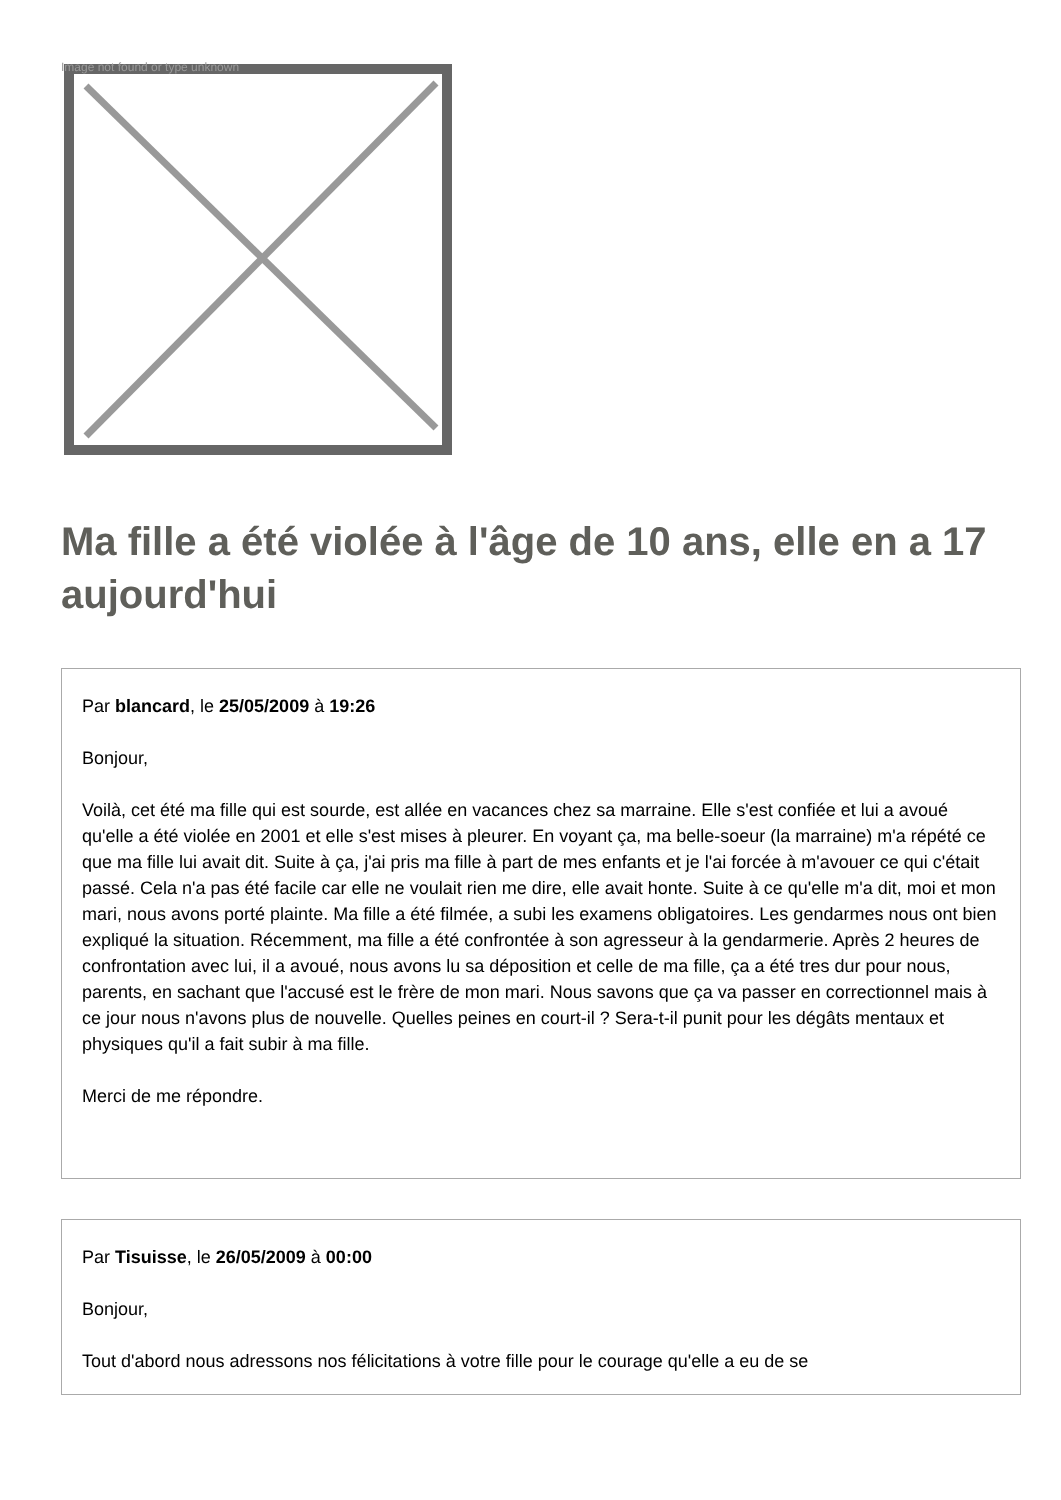Image not found or type unknown
Ma fille a été violée à l'âge de 10 ans, elle en a 17 aujourd'hui
Par blancard, le 25/05/2009 à 19:26
Bonjour,
Voilà, cet été ma fille qui est sourde, est allée en vacances chez sa marraine. Elle s'est confiée et lui a avoué qu'elle a été violée en 2001 et elle s'est mises à pleurer. En voyant ça, ma belle-soeur (la marraine) m'a répété ce que ma fille lui avait dit. Suite à ça, j'ai pris ma fille à part de mes enfants et je l'ai forcée à m'avouer ce qui c'était passé. Cela n'a pas été facile car elle ne voulait rien me dire, elle avait honte. Suite à ce qu'elle m'a dit, moi et mon mari, nous avons porté plainte. Ma fille a été filmée, a subi les examens obligatoires. Les gendarmes nous ont bien expliqué la situation. Récemment, ma fille a été confrontée à son agresseur à la gendarmerie. Après 2 heures de confrontation avec lui, il a avoué, nous avons lu sa déposition et celle de ma fille, ça a été tres dur pour nous, parents, en sachant que l'accusé est le frère de mon mari. Nous savons que ça va passer en correctionnel mais à ce jour nous n'avons plus de nouvelle. Quelles peines en court-il ? Sera-t-il punit pour les dégâts mentaux et physiques qu'il a fait subir à ma fille.
Merci de me répondre.
Par Tisuisse, le 26/05/2009 à 00:00
Bonjour,
Tout d'abord nous adressons nos félicitations à votre fille pour le courage qu'elle a eu de se